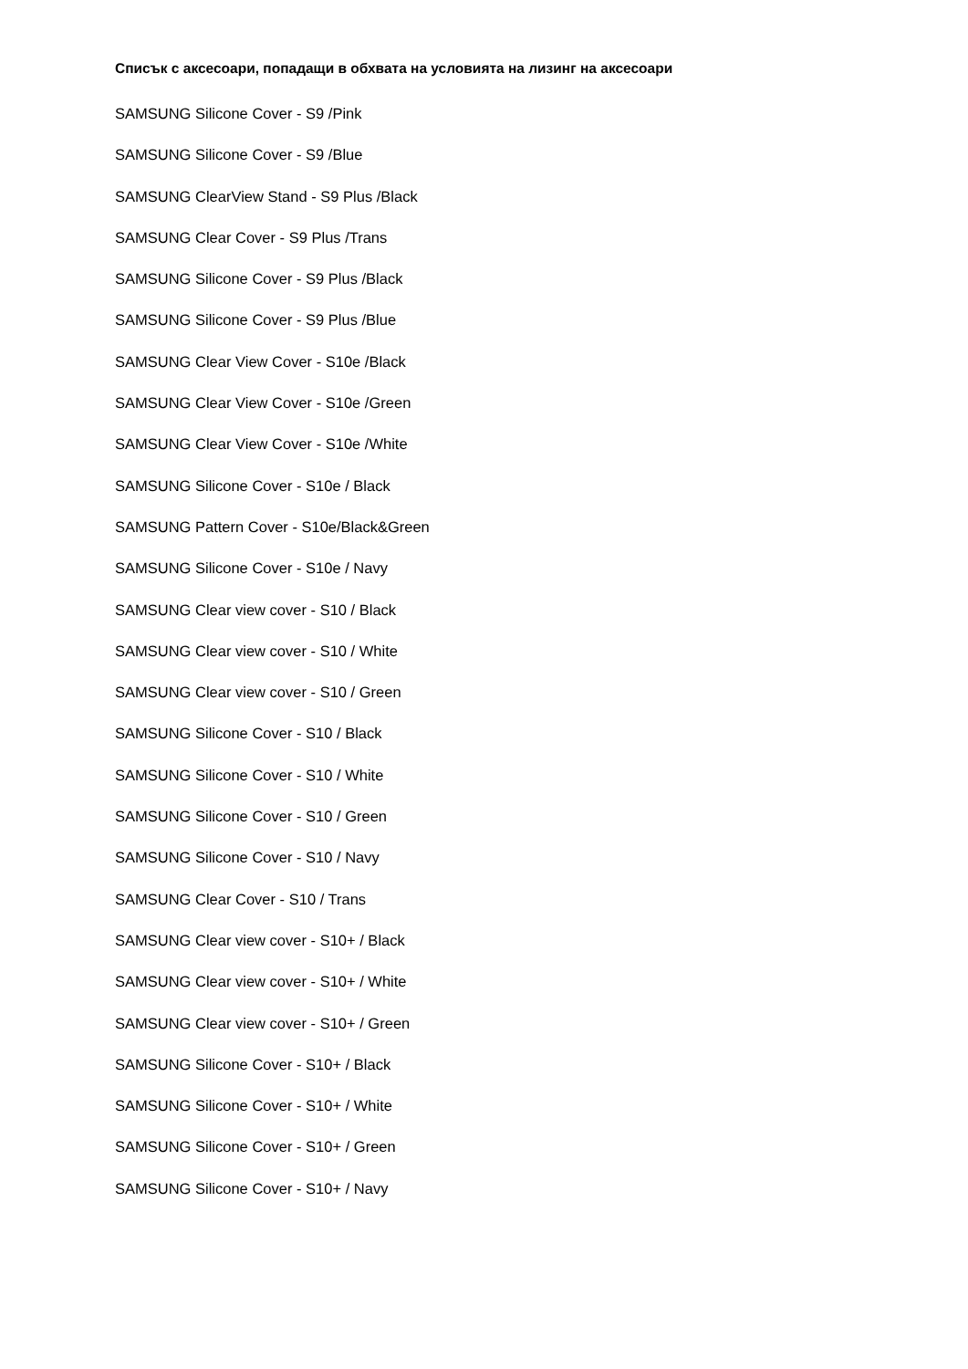Списък с аксесоари, попадащи в обхвата на условията на лизинг на аксесоари
SAMSUNG Silicone Cover - S9 /Pink
SAMSUNG Silicone Cover - S9 /Blue
SAMSUNG ClearView Stand - S9 Plus /Black
SAMSUNG Clear Cover - S9 Plus /Trans
SAMSUNG Silicone Cover - S9 Plus /Black
SAMSUNG Silicone Cover - S9 Plus /Blue
SAMSUNG Clear View Cover - S10e /Black
SAMSUNG Clear View Cover - S10e /Green
SAMSUNG Clear View Cover - S10e /White
SAMSUNG Silicone Cover - S10e / Black
SAMSUNG Pattern Cover - S10e/Black&Green
SAMSUNG Silicone Cover - S10e / Navy
SAMSUNG Clear view cover - S10 / Black
SAMSUNG Clear view cover - S10 / White
SAMSUNG Clear view cover - S10 / Green
SAMSUNG Silicone Cover - S10 / Black
SAMSUNG Silicone Cover - S10 / White
SAMSUNG Silicone Cover - S10 / Green
SAMSUNG Silicone Cover - S10 / Navy
SAMSUNG Clear Cover - S10 / Trans
SAMSUNG Clear view cover - S10+ / Black
SAMSUNG Clear view cover - S10+ / White
SAMSUNG Clear view cover - S10+ / Green
SAMSUNG Silicone Cover - S10+ / Black
SAMSUNG Silicone Cover - S10+ / White
SAMSUNG Silicone Cover - S10+ / Green
SAMSUNG Silicone Cover - S10+ / Navy